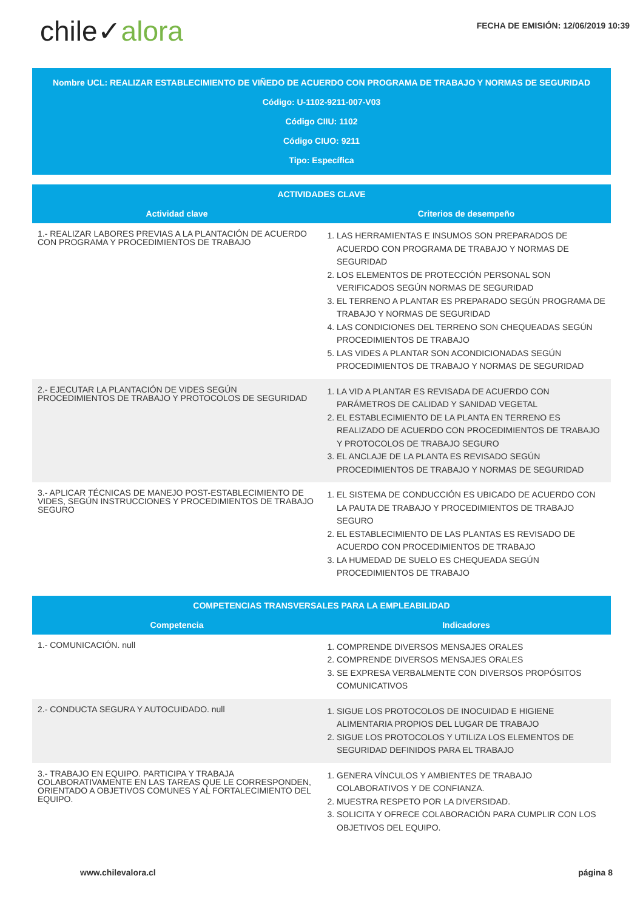chile✓alora
FECHA DE EMISIÓN: 12/06/2019 10:39
Nombre UCL: REALIZAR ESTABLECIMIENTO DE VIÑEDO DE ACUERDO CON PROGRAMA DE TRABAJO Y NORMAS DE SEGURIDAD
Código: U-1102-9211-007-V03
Código CIIU: 1102
Código CIUO: 9211
Tipo: Específica
| ACTIVIDADES CLAVE | |
| --- | --- |
| Actividad clave | Criterios de desempeño |
| 1.- REALIZAR LABORES PREVIAS A LA PLANTACIÓN DE ACUERDO CON PROGRAMA Y PROCEDIMIENTOS DE TRABAJO | 1. LAS HERRAMIENTAS E INSUMOS SON PREPARADOS DE ACUERDO CON PROGRAMA DE TRABAJO Y NORMAS DE SEGURIDAD 2. LOS ELEMENTOS DE PROTECCIÓN PERSONAL SON VERIFICADOS SEGÚN NORMAS DE SEGURIDAD 3. EL TERRENO A PLANTAR ES PREPARADO SEGÚN PROGRAMA DE TRABAJO Y NORMAS DE SEGURIDAD 4. LAS CONDICIONES DEL TERRENO SON CHEQUEADAS SEGÚN PROCEDIMIENTOS DE TRABAJO 5. LAS VIDES A PLANTAR SON ACONDICIONADAS SEGÚN PROCEDIMIENTOS DE TRABAJO Y NORMAS DE SEGURIDAD |
| 2.- EJECUTAR LA PLANTACIÓN DE VIDES SEGÚN PROCEDIMIENTOS DE TRABAJO Y PROTOCOLOS DE SEGURIDAD | 1. LA VID A PLANTAR ES REVISADA DE ACUERDO CON PARÁMETROS DE CALIDAD Y SANIDAD VEGETAL 2. EL ESTABLECIMIENTO DE LA PLANTA EN TERRENO ES REALIZADO DE ACUERDO CON PROCEDIMIENTOS DE TRABAJO Y PROTOCOLOS DE TRABAJO SEGURO 3. EL ANCLAJE DE LA PLANTA ES REVISADO SEGÚN PROCEDIMIENTOS DE TRABAJO Y NORMAS DE SEGURIDAD |
| 3.- APLICAR TÉCNICAS DE MANEJO POST-ESTABLECIMIENTO DE VIDES, SEGÚN INSTRUCCIONES Y PROCEDIMIENTOS DE TRABAJO SEGURO | 1. EL SISTEMA DE CONDUCCIÓN ES UBICADO DE ACUERDO CON LA PAUTA DE TRABAJO Y PROCEDIMIENTOS DE TRABAJO SEGURO 2. EL ESTABLECIMIENTO DE LAS PLANTAS ES REVISADO DE ACUERDO CON PROCEDIMIENTOS DE TRABAJO 3. LA HUMEDAD DE SUELO ES CHEQUEADA SEGÚN PROCEDIMIENTOS DE TRABAJO |
| COMPETENCIAS TRANSVERSALES PARA LA EMPLEABILIDAD | |
| --- | --- |
| Competencia | Indicadores |
| 1.- COMUNICACIÓN. null | 1. COMPRENDE DIVERSOS MENSAJES ORALES 2. COMPRENDE DIVERSOS MENSAJES ORALES 3. SE EXPRESA VERBALMENTE CON DIVERSOS PROPÓSITOS COMUNICATIVOS |
| 2.- CONDUCTA SEGURA Y AUTOCUIDADO. null | 1. SIGUE LOS PROTOCOLOS DE INOCUIDAD E HIGIENE ALIMENTARIA PROPIOS DEL LUGAR DE TRABAJO 2. SIGUE LOS PROTOCOLOS Y UTILIZA LOS ELEMENTOS DE SEGURIDAD DEFINIDOS PARA EL TRABAJO |
| 3.- TRABAJO EN EQUIPO. PARTICIPA Y TRABAJA COLABORATIVAMENTE EN LAS TAREAS QUE LE CORRESPONDEN, ORIENTADO A OBJETIVOS COMUNES Y AL FORTALECIMIENTO DEL EQUIPO. | 1. GENERA VÍNCULOS Y AMBIENTES DE TRABAJO COLABORATIVOS Y DE CONFIANZA. 2. MUESTRA RESPETO POR LA DIVERSIDAD. 3. SOLICITA Y OFRECE COLABORACIÓN PARA CUMPLIR CON LOS OBJETIVOS DEL EQUIPO. |
www.chilevalora.cl página 8